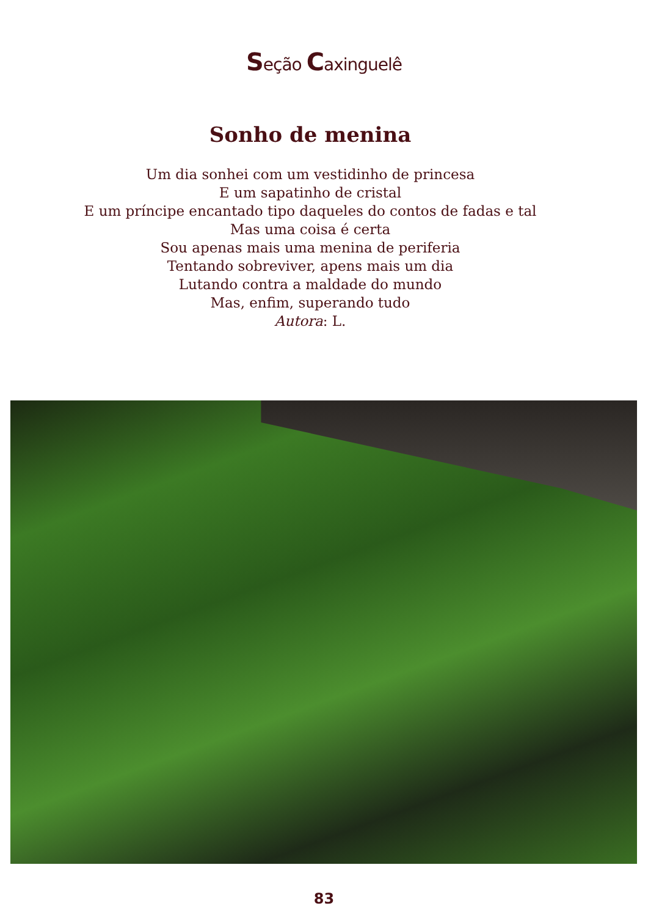Seção Caxinguelê
Sonho de menina
Um dia sonhei com um vestidinho de princesa
E um sapatinho de cristal
E um príncipe encantado tipo daqueles do contos de fadas e tal
Mas uma coisa é certa
Sou apenas mais uma menina de periferia
Tentando sobreviver, apens mais um dia
Lutando contra a maldade do mundo
Mas, enfim, superando tudo
Autora: L.
83